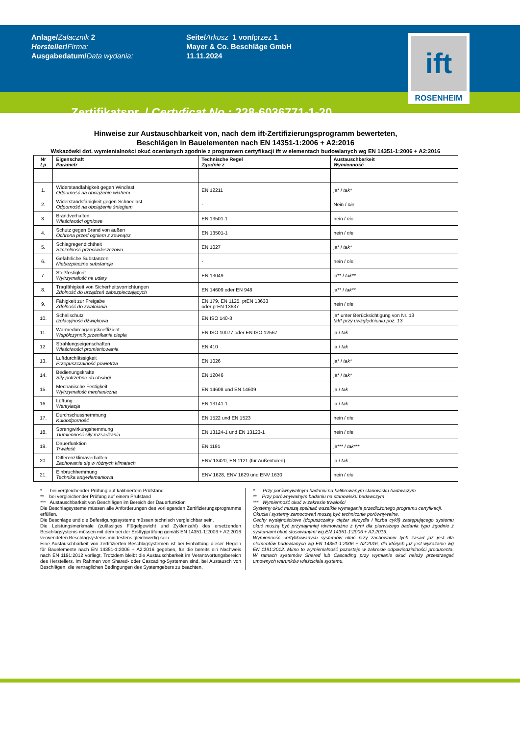Anlage/Załacznik 2
Hersteller/Firma:
Ausgabedatum/Data wydania:
Seite/Arkusz 1 von/przez 1
Mayer & Co. Beschläge GmbH
11.11.2024
ift
ROSENHEIM
Zertifikatsnr. / Certyficat No.: 228-6036771-1-20
Hinweise zur Austauschbarkeit von, nach dem ift-Zertifizierungsprogramm bewerteten,
Beschlägen in Bauelementen nach EN 14351-1:2006 + A2:2016
Wskazówki dot. wymienialności okuć ocenianych zgodnie z programem certyfikacji ift w elementach budowlanych wg EN 14351-1:2006 + A2:2016
| Nr Lp | Eigenschaft Parametr | Technische Regel Zgodnie z | Austauschbarkeit Wymienność |
| --- | --- | --- | --- |
| 1. | Widerstandfähigkeit gegen Windlast Odporność na obciążenie wiatrem | EN 12211 | ja* / tak* |
| 2. | Widerstandsfähigkeit gegen Schneelast Odporność na obciążenie śniegiem | - | Nein / nie |
| 3. | Brandverhalten Właściwości ogniowe | EN 13501-1 | nein / nie |
| 4. | Schutz gegen Brand von außen Ochrona przed ogniem z zewnątrz | EN 13501-1 | nein / nie |
| 5. | Schlagregendichtheit Szczelność przeciwdeszczowa | EN 1027 | ja* / tak* |
| 6. | Gefährliche Substanzen Niebezpieczne substancje | - | nein / nie |
| 7. | Stoßfestigkeit Wytrzymałość na udary | EN 13049 | ja** / tak** |
| 8. | Tragfähigkeit von Sicherheitsvorrichtungen Zdolność do urządzeń zabezpieczających | EN 14609 oder EN 948 | ja** / tak** |
| 9. | Fähigkeit zur Freigabe Zdolność do zwalniania | EN 179, EN 1125, prEN 13633 oder prEN 13637 | nein / nie |
| 10. | Schallschutz Izolacyjność dźwiękowa | EN ISO 140-3 | ja* unter Berücksichtigung von Nr. 13 tak* przy uwzględnieniu poz. 13 |
| 11. | Wärmedurchgangskoeffizient Współczynnik przenikania ciepła | EN ISO 10077 oder EN ISO 12567 | ja / tak |
| 12. | Strahlungseigenschaften Właściwości promieniowania | EN 410 | ja / tak |
| 13. | Luftdurchlässigkeit Przepuszczalność powietrza | EN 1026 | ja* / tak* |
| 14. | Bedienungskräfte Siły potrzebne do obsługi | EN 12046 | ja* / tak* |
| 15. | Mechanische Festigkeit Wytrzymałość mechaniczna | EN 14608 und EN 14609 | ja / tak |
| 16. | Lüftung Wentylacja | EN 13141-1 | ja / tak |
| 17. | Durchschusshemmung Kuloodporność | EN 1522 und EN 1523 | nein / nie |
| 18. | Sprengwirkungshemmung Tłumienność siły rozsadzania | EN 13124-1 und EN 13123-1 | nein / nie |
| 19. | Dauerfunktion Trwałość | EN 1191 | ja*** / tak*** |
| 20. | Differenzklimaverhalten Zachowanie się w różnych klimatach | ENV 13420, EN 1121 (für Außentüren) | ja / tak |
| 21. | Einbruchhemmung Technika antywłamaniowa | ENV 1628, ENV 1629 und ENV 1630 | nein / nie |
* bei vergleichender Prüfung auf kalibriertem Prüfstand
** bei vergleichender Prüfung auf einem Prüfstand
*** Austauschbarkeit von Beschlägen im Bereich der Dauerfunktion
Die Beschlagsysteme müssen alle Anforderungen des vorliegenden Zertifizierungsprogramms erfüllen.
Die Beschläge und die Befestigungssysteme müssen technisch vergleichbar sein.
Die Leistungsmerkmale (zulässiges Flügelgewicht und Zyklenzahl) des ersetzenden Beschlagsystems müssen mit dem bei der Ersttypprüfung gemäß EN 14351-1:2006 + A2:2016 verwendeten Beschlagsystems mindestens gleichwertig sein.
Eine Austauschbarkeit von zertifizierten Beschlagsystemen ist bei Einhaltung dieser Regeln für Bauelemente nach EN 14351-1:2006 + A2:2016 gegeben, für die bereits ein Nachweis nach EN 1191:2012 vorliegt. Trotzdem bleibt die Austauschbarkeit im Verantwortungsbereich des Herstellers. Im Rahmen von Shared- oder Cascading-Systemen sind, bei Austausch von Beschlägen, die vertraglichen Bedingungen des Systemgebers zu beachten.
* Przy porównywalnym badaniu na kalibrowanym stanowisku badawczym
** Przy porównywalnym badaniu na stanowisku badawczym
*** Wymienność okuć w zakresie trwałości
Systemy okuć muszą spełniać wszelkie wymagania przedłożonego programu certyfikacji.
Okucia i systemy zamocowań muszą być technicznie porównywalne.
Cechy wydajnościowe (dopuszczalny ciężar skrzydła i liczba cykli) zastępującego systemu okuć muszą być przynajmniej równoważne z tymi dla pierwszego badania typu zgodnie z systemami okuć stosowanymi wg EN 14351-1:2006 + A2:2016.
Wymienność certyfikowanych systemów okuć przy zachowaniu tych zasad już jest dla elementów budowlanych wg EN 14351-1:2006 + A2:2016, dla których już jest wykazanie wg EN 1191:2012. Mimo to wymienialność pozostaje w zakresie odpowiedzialności producenta. W ramach systemów Shared lub Cascading przy wymianie okuć należy przestrzegać umownych warunków właściciela systemu.